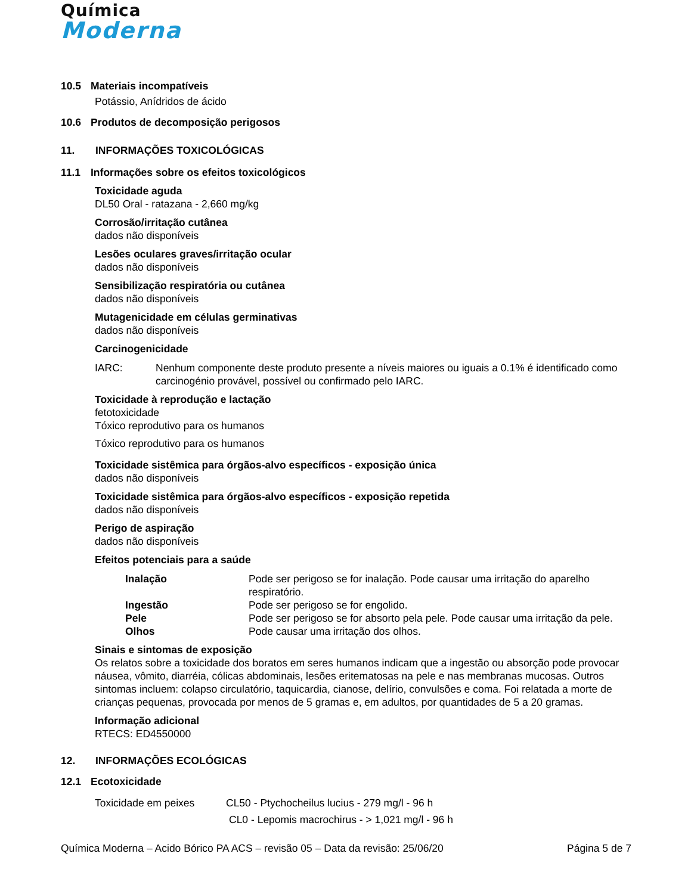Química
Moderna
10.5 Materiais incompatíveis
Potássio, Anídridos de ácido
10.6 Produtos de decomposição perigosos
11. INFORMAÇÕES TOXICOLÓGICAS
11.1 Informações sobre os efeitos toxicológicos
Toxicidade aguda
DL50 Oral - ratazana - 2,660 mg/kg
Corrosão/irritação cutânea
dados não disponíveis
Lesões oculares graves/irritação ocular
dados não disponíveis
Sensibilização respiratória ou cutânea
dados não disponíveis
Mutagenicidade em células germinativas
dados não disponíveis
Carcinogenicidade
IARC: Nenhum componente deste produto presente a níveis maiores ou iguais a 0.1% é identificado como carcinogénio provável, possível ou confirmado pelo IARC.
Toxicidade à reprodução e lactação
fetotoxicidade
Tóxico reprodutivo para os humanos
Tóxico reprodutivo para os humanos
Toxicidade sistêmica para órgãos-alvo específicos - exposição única
dados não disponíveis
Toxicidade sistêmica para órgãos-alvo específicos - exposição repetida
dados não disponíveis
Perigo de aspiração
dados não disponíveis
Efeitos potenciais para a saúde
Inalação Pode ser perigoso se for inalação. Pode causar uma irritação do aparelho respiratório.
Ingestão Pode ser perigoso se for engolido.
Pele Pode ser perigoso se for absorto pela pele. Pode causar uma irritação da pele.
Olhos Pode causar uma irritação dos olhos.
Sinais e sintomas de exposição
Os relatos sobre a toxicidade dos boratos em seres humanos indicam que a ingestão ou absorção pode provocar náusea, vômito, diarréia, cólicas abdominais, lesões eritematosas na pele e nas membranas mucosas. Outros sintomas incluem: colapso circulatório, taquicardia, cianose, delírio, convulsões e coma. Foi relatada a morte de crianças pequenas, provocada por menos de 5 gramas e, em adultos, por quantidades de 5 a 20 gramas.
Informação adicional
RTECS: ED4550000
12. INFORMAÇÕES ECOLÓGICAS
12.1 Ecotoxicidade
Toxicidade em peixes CL50 - Ptychocheilus lucius - 279 mg/l - 96 h
CL0 - Lepomis macrochirus - > 1,021 mg/l - 96 h
Química Moderna – Acido Bórico PA ACS – revisão 05 – Data da revisão: 25/06/20
Página 5 de 7